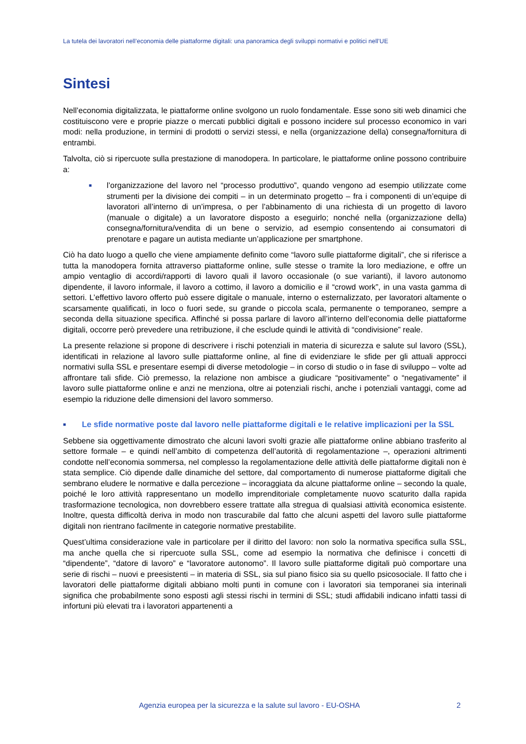La tutela dei lavoratori nell’economia delle piattaforme digitali: una panoramica degli sviluppi normativi e politici nell’UE
Sintesi
Nell’economia digitalizzata, le piattaforme online svolgono un ruolo fondamentale. Esse sono siti web dinamici che costituiscono vere e proprie piazze o mercati pubblici digitali e possono incidere sul processo economico in vari modi: nella produzione, in termini di prodotti o servizi stessi, e nella (organizzazione della) consegna/fornitura di entrambi.
Talvolta, ciò si ripercuote sulla prestazione di manodopera. In particolare, le piattaforme online possono contribuire a:
■ l’organizzazione del lavoro nel “processo produttivo”, quando vengono ad esempio utilizzate come strumenti per la divisione dei compiti – in un determinato progetto – fra i componenti di un’equipe di lavoratori all’interno di un’impresa, o per l’abbinamento di una richiesta di un progetto di lavoro (manuale o digitale) a un lavoratore disposto a eseguirlo; nonché nella (organizzazione della) consegna/fornitura/vendita di un bene o servizio, ad esempio consentendo ai consumatori di prenotare e pagare un autista mediante un’applicazione per smartphone.
Ciò ha dato luogo a quello che viene ampiamente definito come “lavoro sulle piattaforme digitali”, che si riferisce a tutta la manodopera fornita attraverso piattaforme online, sulle stesse o tramite la loro mediazione, e offre un ampio ventaglio di accordi/rapporti di lavoro quali il lavoro occasionale (o sue varianti), il lavoro autonomo dipendente, il lavoro informale, il lavoro a cottimo, il lavoro a domicilio e il “crowd work”, in una vasta gamma di settori. L’effettivo lavoro offerto può essere digitale o manuale, interno o esternalizzato, per lavoratori altamente o scarsamente qualificati, in loco o fuori sede, su grande o piccola scala, permanente o temporaneo, sempre a seconda della situazione specifica. Affinché si possa parlare di lavoro all’interno dell’economia delle piattaforme digitali, occorre però prevedere una retribuzione, il che esclude quindi le attività di “condivisione” reale.
La presente relazione si propone di descrivere i rischi potenziali in materia di sicurezza e salute sul lavoro (SSL), identificati in relazione al lavoro sulle piattaforme online, al fine di evidenziare le sfide per gli attuali approcci normativi sulla SSL e presentare esempi di diverse metodologie – in corso di studio o in fase di sviluppo – volte ad affrontare tali sfide. Ciò premesso, la relazione non ambisce a giudicare “positivamente” o “negativamente” il lavoro sulle piattaforme online e anzi ne menziona, oltre ai potenziali rischi, anche i potenziali vantaggi, come ad esempio la riduzione delle dimensioni del lavoro sommerso.
■ Le sfide normative poste dal lavoro nelle piattaforme digitali e le relative implicazioni per la SSL
Sebbene sia oggettivamente dimostrato che alcuni lavori svolti grazie alle piattaforme online abbiano trasferito al settore formale – e quindi nell’ambito di competenza dell’autorità di regolamentazione –, operazioni altrimenti condotte nell’economia sommersa, nel complesso la regolamentazione delle attività delle piattaforme digitali non è stata semplice. Ciò dipende dalle dinamiche del settore, dal comportamento di numerose piattaforme digitali che sembrano eludere le normative e dalla percezione – incoraggiata da alcune piattaforme online – secondo la quale, poiché le loro attività rappresentano un modello imprenditoriale completamente nuovo scaturito dalla rapida trasformazione tecnologica, non dovrebbero essere trattate alla stregua di qualsiasi attività economica esistente. Inoltre, questa difficoltà deriva in modo non trascurabile dal fatto che alcuni aspetti del lavoro sulle piattaforme digitali non rientrano facilmente in categorie normative prestabilite.
Quest’ultima considerazione vale in particolare per il diritto del lavoro: non solo la normativa specifica sulla SSL, ma anche quella che si ripercuote sulla SSL, come ad esempio la normativa che definisce i concetti di “dipendente”, “datore di lavoro” e “lavoratore autonomo”. Il lavoro sulle piattaforme digitali può comportare una serie di rischi – nuovi e preesistenti – in materia di SSL, sia sul piano fisico sia su quello psicosociale. Il fatto che i lavoratori delle piattaforme digitali abbiano molti punti in comune con i lavoratori sia temporanei sia interinali significa che probabilmente sono esposti agli stessi rischi in termini di SSL; studi affidabili indicano infatti tassi di infortuni più elevati tra i lavoratori appartenenti a
Agenzia europea per la sicurezza e la salute sul lavoro - EU-OSHA
2